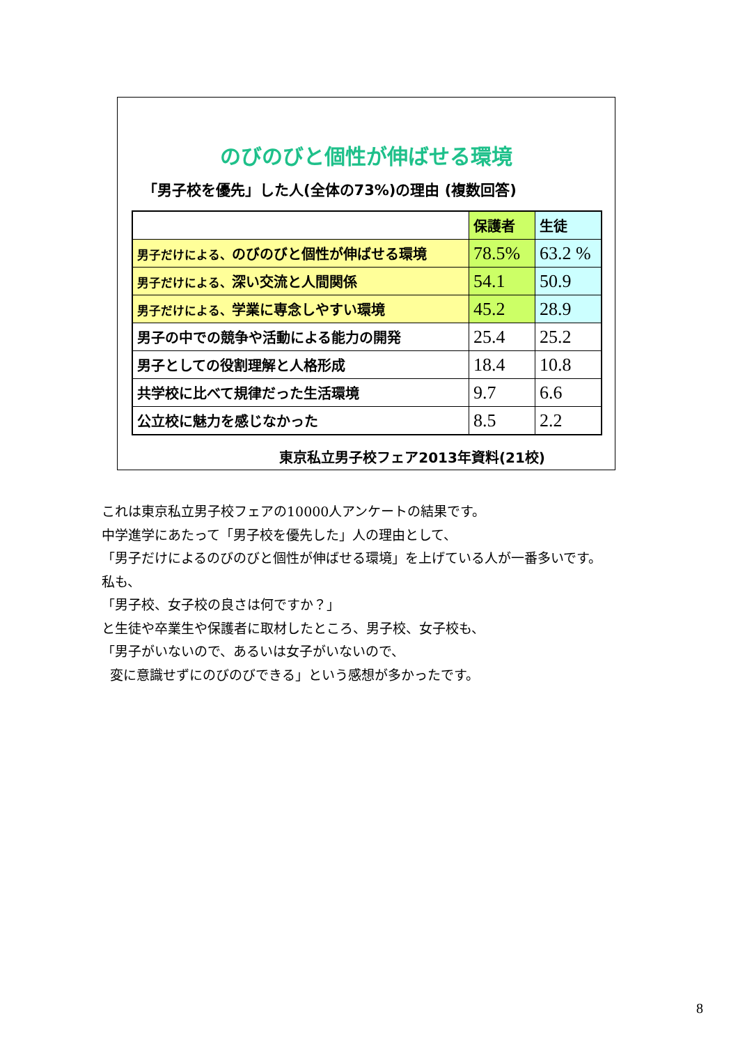のびのびと個性が伸ばせる環境
「男子校を優先」した人(全体の73%)の理由 (複数回答)
| | 保護者 | 生徒 |
| --- | --- | --- |
| 男子だけによる、 のびのびと個性が伸ばせる環境 | 78.5% | 63.2 % |
| 男子だけによる、 深い交流と人間関係 | 54.1 | 50.9 |
| 男子だけによる、 学業に専念しやすい環境 | 45.2 | 28.9 |
| 男子の中での競争や活動による能力の開発 | 25.4 | 25.2 |
| 男子としての役割理解と人格形成 | 18.4 | 10.8 |
| 共学校に比べて規律だった生活環境 | 9.7 | 6.6 |
| 公立校に魅力を感じなかった | 8.5 | 2.2 |
東京私立男子校フェア2013年資料(21校)
これは東京私立男子校フェアの10000人アンケートの結果です。
中学進学にあたって「男子校を優先した」人の理由として、
「男子だけによるのびのびと個性が伸ばせる環境」を上げている人が一番多いです。
私も、
「男子校、女子校の良さは何ですか？」
と生徒や卒業生や保護者に取材したところ、男子校、女子校も、
「男子がいないので、あるいは女子がいないので、
変に意識せずにのびのびできる」という感想が多かったです。
8